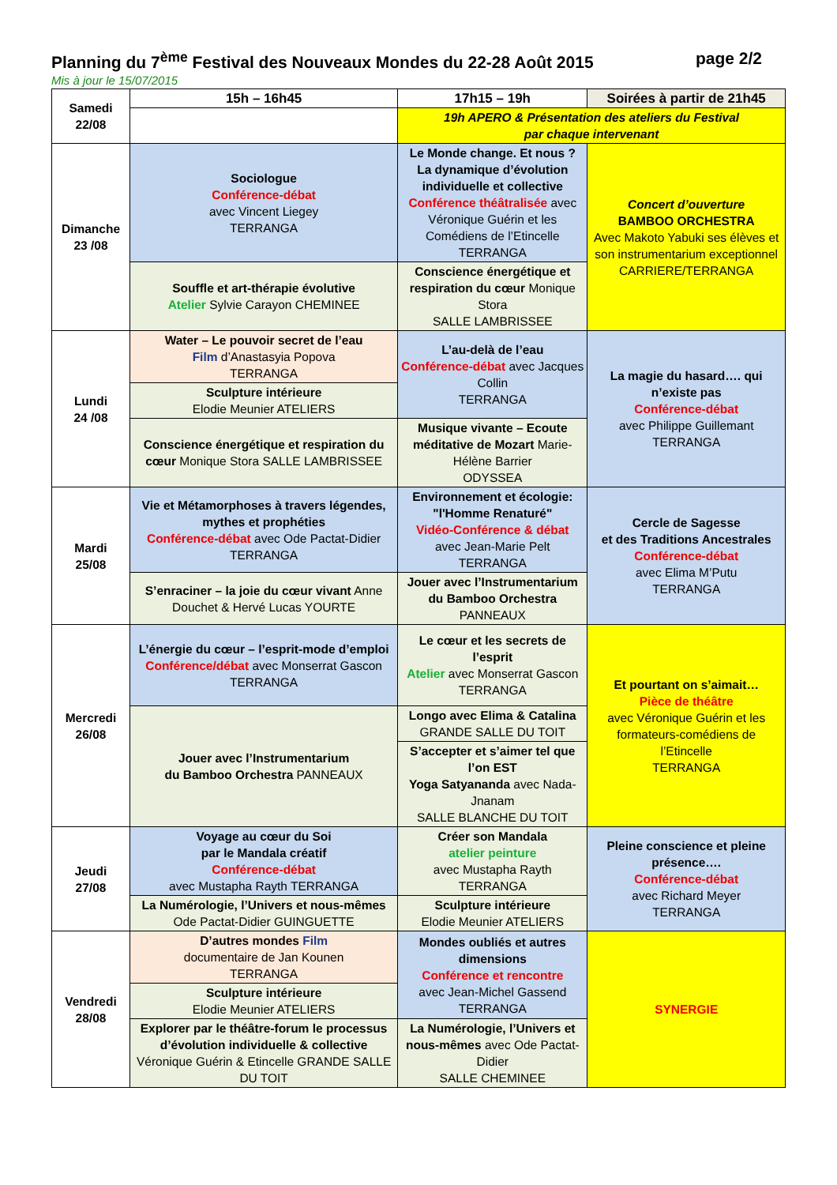Planning du 7<sup>ème</sup> Festival des Nouveaux Mondes du 22-28 Août 2015 page 2/2
Mis à jour le 15/07/2015
| Samedi 22/08 | 15h – 16h45 | 17h15 – 19h | Soirées à partir de 21h45 |
| | | 19h APERO & Présentation des ateliers du Festival par chaque intervenant | |
| Dimanche 23 /08 | Sociologue Conférence-débat avec Vincent Liegey TERRANGA | Le Monde change. Et nous ? La dynamique d’évolution individuelle et collective Conférence théâtralisée avec Véronique Guérin et les Comédiens de l’Etincelle TERRANGA | Concert d’ouverture BAMBOO ORCHESTRA Avec Makoto Yabuki ses élèves et son instrumentarium exceptionnel CARRIERE/TERRANGA |
| | Souffle et art-thérapie évolutive Atelier Sylvie Carayon CHEMINEE | Conscience énergétique et respiration du cœur Monique Stora SALLE LAMBRISSEE | |
| Lundi 24 /08 | Water – Le pouvoir secret de l’eau Film d’Anastasyia Popova TERRANGA | L’au-delà de l’eau Conférence-débat avec Jacques Collin TERRANGA | La magie du hasard…. qui n’existe pas Conférence-débat avec Philippe Guillemant TERRANGA |
| | Sculpture intérieure Elodie Meunier ATELIERS | | |
| | Conscience énergétique et respiration du cœur Monique Stora SALLE LAMBRISSEE | Musique vivante – Ecoute méditative de Mozart Marie-Hélène Barrier ODYSSEA | |
| Mardi 25/08 | Vie et Métamorphoses à travers légendes, mythes et prophéties Conférence-débat avec Ode Pactat-Didier TERRANGA | Environnement et écologie: "l'Homme Renaturé" Vidéo-Conférence & débat avec Jean-Marie Pelt TERRANGA | Cercle de Sagesse et des Traditions Ancestrales Conférence-débat avec Elima M’Putu TERRANGA |
| | S’enraciner – la joie du cœur vivant Anne Douchet & Hervé Lucas YOURTE | Jouer avec l’Instrumentarium du Bamboo Orchestra PANNEAUX | |
| Mercredi 26/08 | L’énergie du cœur – l’esprit-mode d’emploi Conférence/débat avec Monserrat Gascon TERRANGA | Le cœur et les secrets de l’esprit Atelier avec Monserrat Gascon TERRANGA | Et pourtant on s’aimait… Pièce de théâtre avec Véronique Guérin et les formateurs-comédiens de l’Etincelle TERRANGA |
| | Jouer avec l’Instrumentarium du Bamboo Orchestra PANNEAUX | Longo avec Elima & Catalina GRANDE SALLE DU TOIT | |
| | | S’accepter et s’aimer tel que l’on EST Yoga Satyananda avec Nada-Jnanam SALLE BLANCHE DU TOIT | |
| Jeudi 27/08 | Voyage au cœur du Soi par le Mandala créatif Conférence-débat avec Mustapha Rayth TERRANGA | Créer son Mandala atelier peinture avec Mustapha Rayth TERRANGA | Pleine conscience et pleine présence…. Conférence-débat avec Richard Meyer TERRANGA |
| | La Numérologie, l’Univers et nous-mêmes Ode Pactat-Didier GUINGUETTE | Sculpture intérieure Elodie Meunier ATELIERS | |
| Vendredi 28/08 | D’autres mondes Film documentaire de Jan Kounen TERRANGA | Mondes oubliés et autres dimensions Conférence et rencontre avec Jean-Michel Gassend TERRANGA | SYNERGIE |
| | Sculpture intérieure Elodie Meunier ATELIERS | | |
| | Explorer par le théâtre-forum le processus d’évolution individuelle & collective Véronique Guérin & Etincelle GRANDE SALLE DU TOIT | La Numérologie, l’Univers et nous-mêmes avec Ode Pactat-Didier SALLE CHEMINEE | |